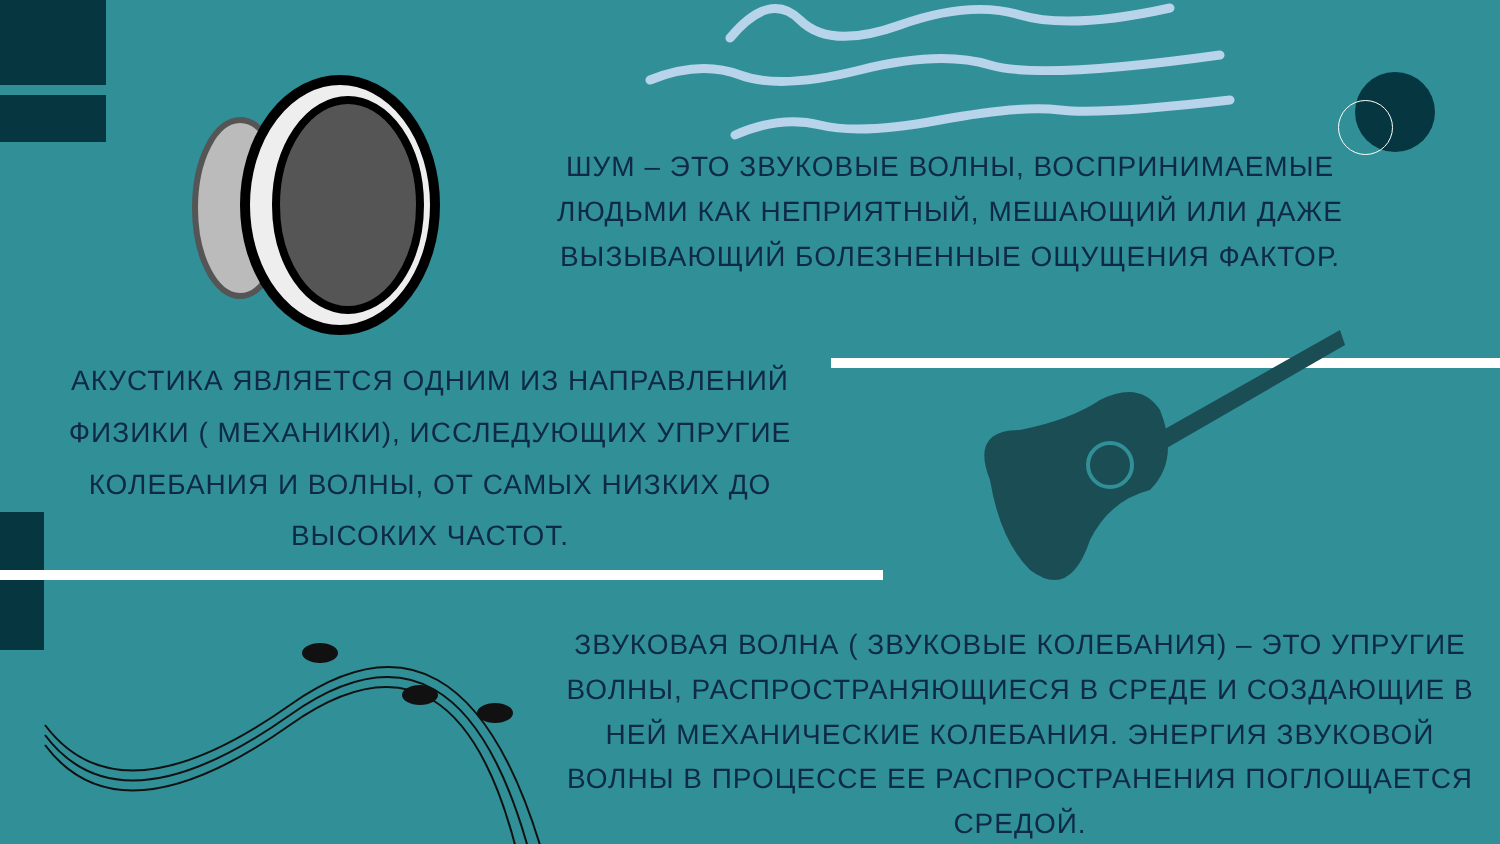ШУМ – ЭТО ЗВУКОВЫЕ ВОЛНЫ, ВОСПРИНИМАЕМЫЕ ЛЮДЬМИ КАК НЕПРИЯТНЫЙ, МЕШАЮЩИЙ ИЛИ ДАЖЕ ВЫЗЫВАЮЩИЙ БОЛЕЗНЕННЫЕ ОЩУЩЕНИЯ ФАКТОР.
АКУСТИКА ЯВЛЯЕТСЯ ОДНИМ ИЗ НАПРАВЛЕНИЙ ФИЗИКИ ( МЕХАНИКИ), ИССЛЕДУЮЩИХ УПРУГИЕ КОЛЕБАНИЯ И ВОЛНЫ, ОТ САМЫХ НИЗКИХ ДО ВЫСОКИХ ЧАСТОТ.
ЗВУКОВАЯ ВОЛНА ( ЗВУКОВЫЕ КОЛЕБАНИЯ) – ЭТО УПРУГИЕ ВОЛНЫ, РАСПРОСТРАНЯЮЩИЕСЯ В СРЕДЕ И СОЗДАЮЩИЕ В НЕЙ МЕХАНИЧЕСКИЕ КОЛЕБАНИЯ. ЭНЕРГИЯ ЗВУКОВОЙ ВОЛНЫ В ПРОЦЕССЕ ЕЕ РАСПРОСТРАНЕНИЯ ПОГЛОЩАЕТСЯ СРЕДОЙ.